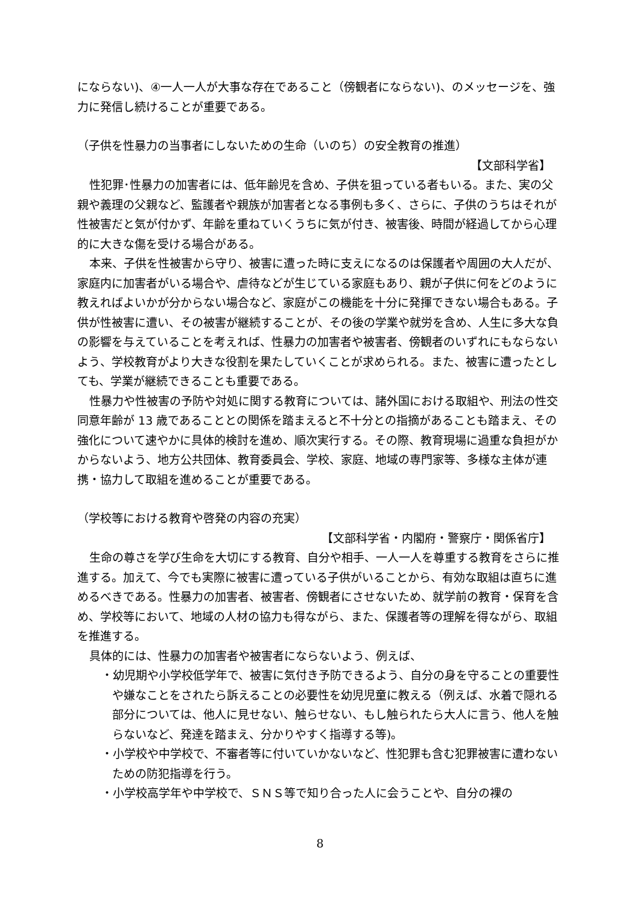にならない)、④一人一人が大事な存在であること（傍観者にならない)、のメッセージを、強力に発信し続けることが重要である。
（子供を性暴力の当事者にしないための生命（いのち）の安全教育の推進）
【文部科学省】
性犯罪･性暴力の加害者には、低年齢児を含め、子供を狙っている者もいる。また、実の父親や義理の父親など、監護者や親族が加害者となる事例も多く、さらに、子供のうちはそれが性被害だと気が付かず、年齢を重ねていくうちに気が付き、被害後、時間が経過してから心理的に大きな傷を受ける場合がある。
本来、子供を性被害から守り、被害に遭った時に支えになるのは保護者や周囲の大人だが、家庭内に加害者がいる場合や、虐待などが生じている家庭もあり、親が子供に何をどのように教えればよいかが分からない場合など、家庭がこの機能を十分に発揮できない場合もある。子供が性被害に遭い、その被害が継続することが、その後の学業や就労を含め、人生に多大な負の影響を与えていることを考えれば、性暴力の加害者や被害者、傍観者のいずれにもならないよう、学校教育がより大きな役割を果たしていくことが求められる。また、被害に遭ったとしても、学業が継続できることも重要である。
性暴力や性被害の予防や対処に関する教育については、諸外国における取組や、刑法の性交同意年齢が 13 歳であることとの関係を踏まえると不十分との指摘があることも踏まえ、その強化について速やかに具体的検討を進め、順次実行する。その際、教育現場に過重な負担がかからないよう、地方公共団体、教育委員会、学校、家庭、地域の専門家等、多様な主体が連携・協力して取組を進めることが重要である。
（学校等における教育や啓発の内容の充実）
【文部科学省・内閣府・警察庁・関係省庁】
生命の尊さを学び生命を大切にする教育、自分や相手、一人一人を尊重する教育をさらに推進する。加えて、今でも実際に被害に遭っている子供がいることから、有効な取組は直ちに進めるべきである。性暴力の加害者、被害者、傍観者にさせないため、就学前の教育・保育を含め、学校等において、地域の人材の協力も得ながら、また、保護者等の理解を得ながら、取組を推進する。
具体的には、性暴力の加害者や被害者にならないよう、例えば、
・幼児期や小学校低学年で、被害に気付き予防できるよう、自分の身を守ることの重要性や嫌なことをされたら訴えることの必要性を幼児児童に教える（例えば、水着で隠れる部分については、他人に見せない、触らせない、もし触られたら大人に言う、他人を触らないなど、発達を踏まえ、分かりやすく指導する等)。
・小学校や中学校で、不審者等に付いていかないなど、性犯罪も含む犯罪被害に遭わないための防犯指導を行う。
・小学校高学年や中学校で、ＳＮＳ等で知り合った人に会うことや、自分の裸の
8